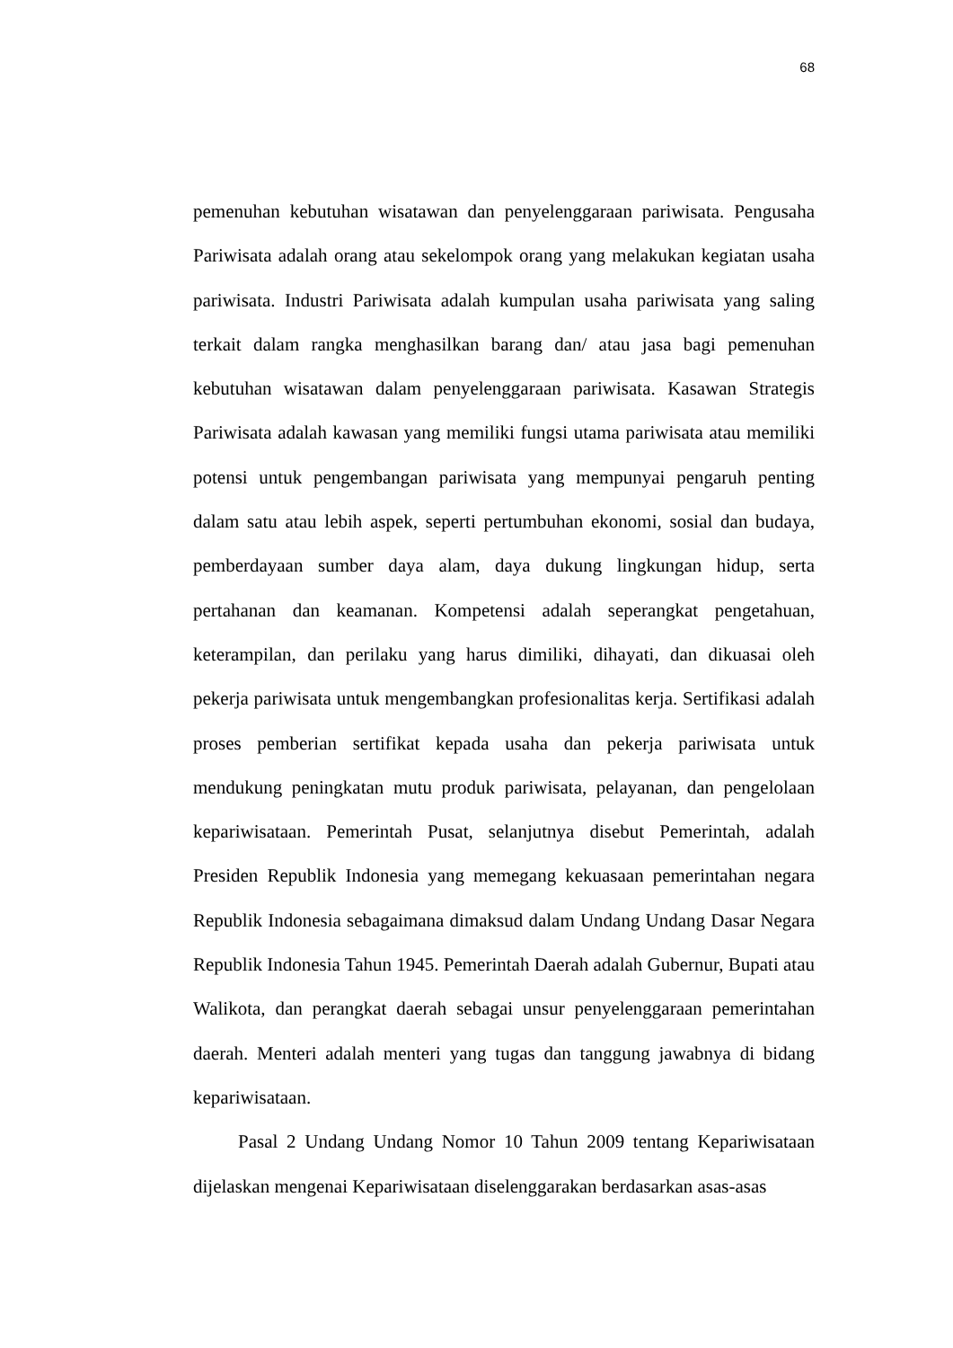68
pemenuhan kebutuhan wisatawan dan penyelenggaraan pariwisata. Pengusaha Pariwisata adalah orang atau sekelompok orang yang melakukan kegiatan usaha pariwisata. Industri Pariwisata adalah kumpulan usaha pariwisata yang saling terkait dalam rangka menghasilkan barang dan/ atau jasa bagi pemenuhan kebutuhan wisatawan dalam penyelenggaraan pariwisata. Kasawan Strategis Pariwisata adalah kawasan yang memiliki fungsi utama pariwisata atau memiliki potensi untuk pengembangan pariwisata yang mempunyai pengaruh penting dalam satu atau lebih aspek, seperti pertumbuhan ekonomi, sosial dan budaya, pemberdayaan sumber daya alam, daya dukung lingkungan hidup, serta pertahanan dan keamanan. Kompetensi adalah seperangkat pengetahuan, keterampilan, dan perilaku yang harus dimiliki, dihayati, dan dikuasai oleh pekerja pariwisata untuk mengembangkan profesionalitas kerja. Sertifikasi adalah proses pemberian sertifikat kepada usaha dan pekerja pariwisata untuk mendukung peningkatan mutu produk pariwisata, pelayanan, dan pengelolaan kepariwisataan. Pemerintah Pusat, selanjutnya disebut Pemerintah, adalah Presiden Republik Indonesia yang memegang kekuasaan pemerintahan negara Republik Indonesia sebagaimana dimaksud dalam Undang Undang Dasar Negara Republik Indonesia Tahun 1945. Pemerintah Daerah adalah Gubernur, Bupati atau Walikota, dan perangkat daerah sebagai unsur penyelenggaraan pemerintahan daerah. Menteri adalah menteri yang tugas dan tanggung jawabnya di bidang kepariwisataan.
Pasal 2 Undang Undang Nomor 10 Tahun 2009 tentang Kepariwisataan dijelaskan mengenai Kepariwisataan diselenggarakan berdasarkan asas-asas